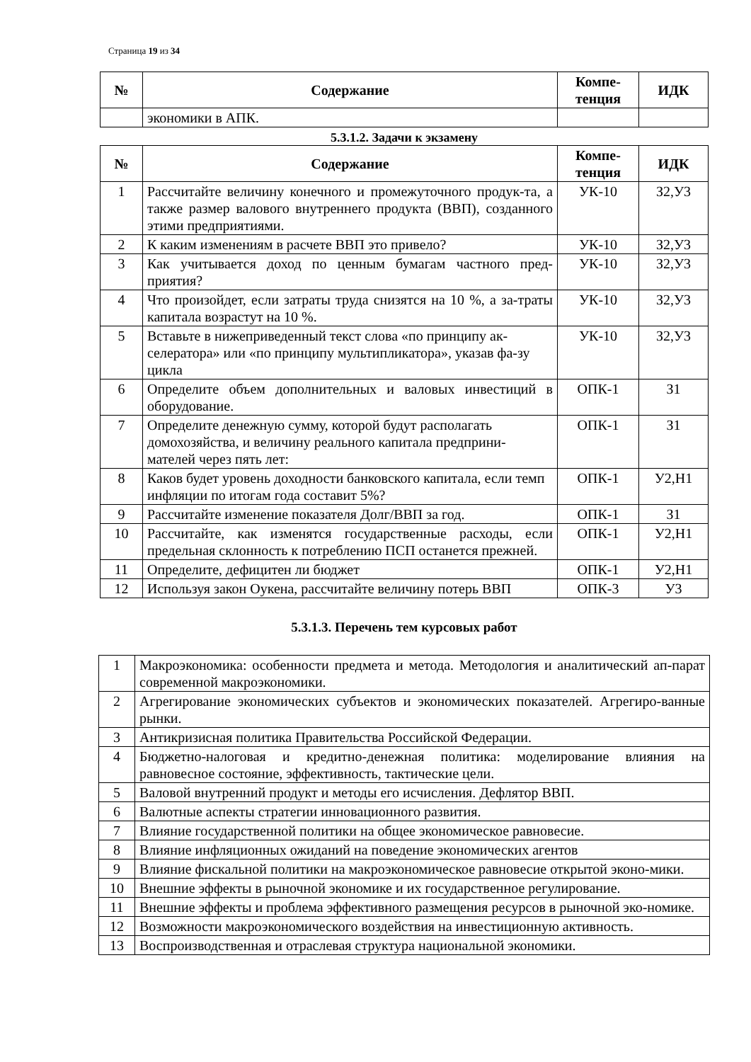Страница 19 из 34
| № | Содержание | Компе- тенция | ИДК |
| --- | --- | --- | --- |
| | экономики в АПК. | | |
5.3.1.2. Задачи к экзамену
| № | Содержание | Компе- тенция | ИДК |
| --- | --- | --- | --- |
| 1 | Рассчитайте величину конечного и промежуточного продук-та, а также размер валового внутреннего продукта (ВВП), созданного этими предприятиями. | УК-10 | З2,У3 |
| 2 | К каким изменениям в расчете ВВП это привело? | УК-10 | З2,У3 |
| 3 | Как учитывается доход по ценным бумагам частного пред-приятия? | УК-10 | З2,У3 |
| 4 | Что произойдет, если затраты труда снизятся на 10 %, а за-траты капитала возрастут на 10 %. | УК-10 | З2,У3 |
| 5 | Вставьте в нижеприведенный текст слова «по принципу ак-селератора» или «по принципу мультипликатора», указав фа-зу цикла | УК-10 | З2,У3 |
| 6 | Определите объем дополнительных и валовых инвестиций в оборудование. | ОПК-1 | З1 |
| 7 | Определите денежную сумму, которой будут располагать домохозяйства, и величину реального капитала предприни-мателей через пять лет: | ОПК-1 | З1 |
| 8 | Каков будет уровень доходности банковского капитала, если темп инфляции по итогам года составит 5%? | ОПК-1 | У2,Н1 |
| 9 | Рассчитайте изменение показателя Долг/ВВП за год. | ОПК-1 | З1 |
| 10 | Рассчитайте, как изменятся государственные расходы, если предельная склонность к потреблению ПСП останется прежней. | ОПК-1 | У2,Н1 |
| 11 | Определите, дефицитен ли бюджет | ОПК-1 | У2,Н1 |
| 12 | Используя закон Оукена, рассчитайте величину потерь ВВП | ОПК-3 | У3 |
5.3.1.3. Перечень тем курсовых работ
| 1 | Макроэкономика: особенности предмета и метода. Методология и аналитический ап-парат современной макроэкономики. |
| 2 | Агрегирование экономических субъектов и экономических показателей. Агрегиро-ванные рынки. |
| 3 | Антикризисная политика Правительства Российской Федерации. |
| 4 | Бюджетно-налоговая и кредитно-денежная политика: моделирование влияния на равновесное состояние, эффективность, тактические цели. |
| 5 | Валовой внутренний продукт и методы его исчисления. Дефлятор ВВП. |
| 6 | Валютные аспекты стратегии инновационного развития. |
| 7 | Влияние государственной политики на общее экономическое равновесие. |
| 8 | Влияние инфляционных ожиданий на поведение экономических агентов |
| 9 | Влияние фискальной политики на макроэкономическое равновесие открытой эконо-мики. |
| 10 | Внешние эффекты в рыночной экономике и их государственное регулирование. |
| 11 | Внешние эффекты и проблема эффективного размещения ресурсов в рыночной эко-номике. |
| 12 | Возможности макроэкономического воздействия на инвестиционную активность. |
| 13 | Воспроизводственная и отраслевая структура национальной экономики. |